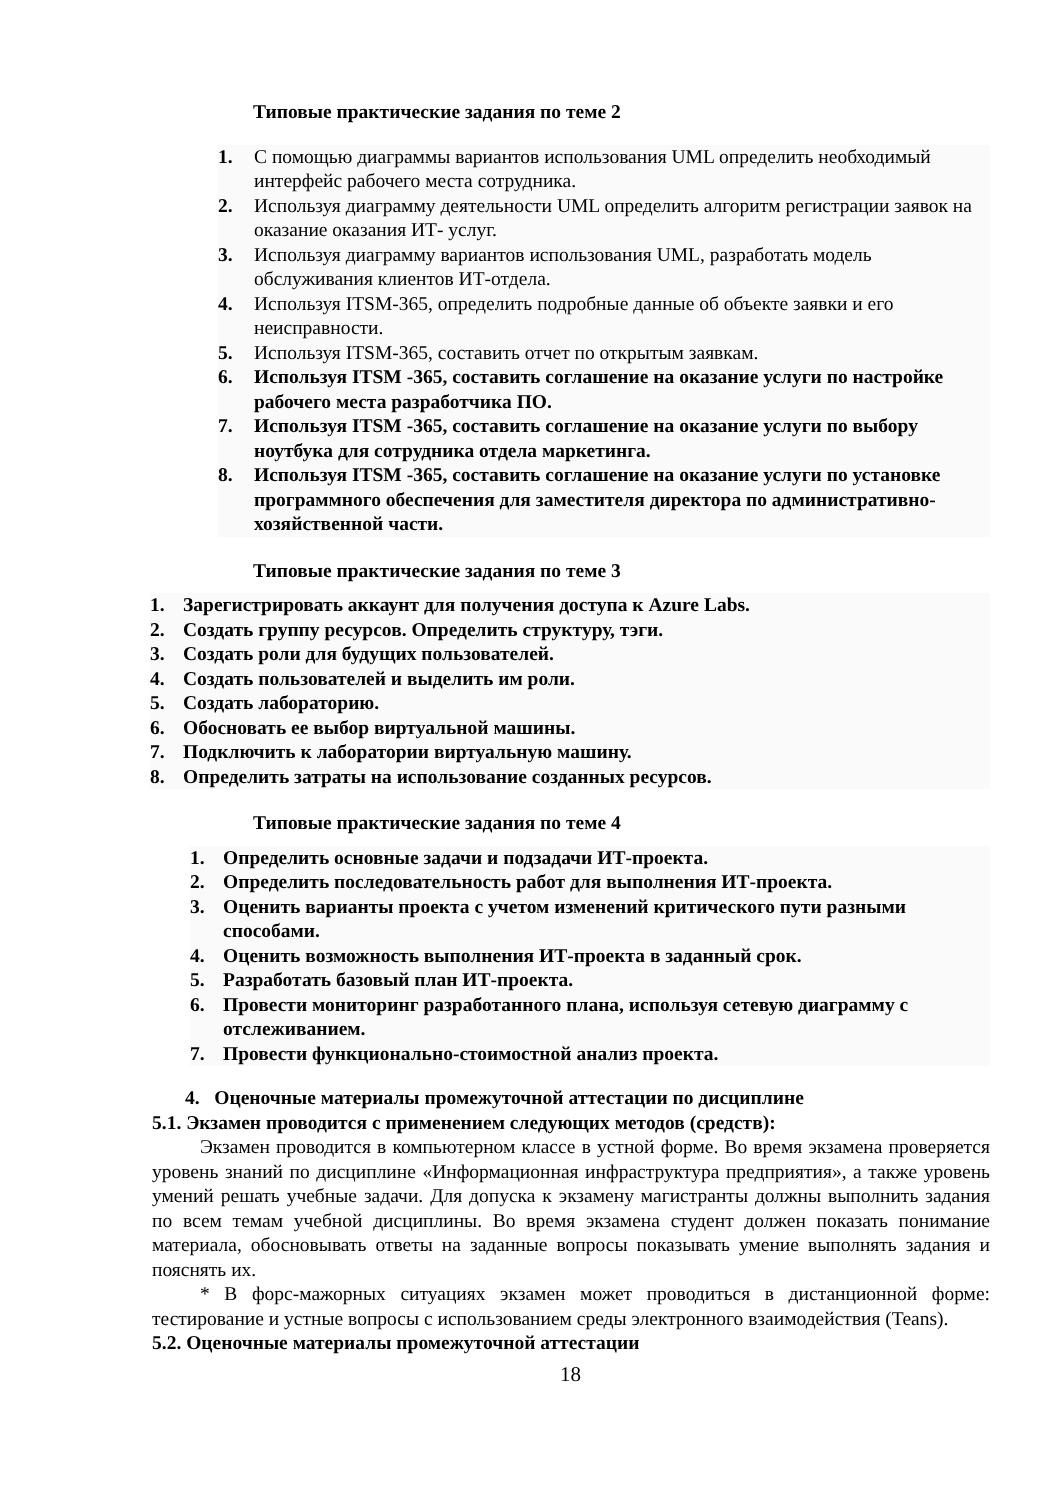Типовые практические задания по теме 2
1. С помощью диаграммы вариантов использования UML определить необходимый интерфейс рабочего места сотрудника.
2. Используя диаграмму деятельности UML определить алгоритм регистрации заявок на оказание оказания ИТ- услуг.
3. Используя диаграмму вариантов использования UML, разработать модель обслуживания клиентов ИТ-отдела.
4. Используя ITSM-365, определить подробные данные об объекте заявки и его неисправности.
5. Используя ITSM-365, составить отчет по открытым заявкам.
6. Используя ITSM -365, составить соглашение на оказание услуги по настройке рабочего места разработчика ПО.
7. Используя ITSM -365, составить соглашение на оказание услуги по выбору ноутбука для сотрудника отдела маркетинга.
8. Используя ITSM -365, составить соглашение на оказание услуги по установке программного обеспечения для заместителя директора по административно-хозяйственной части.
Типовые практические задания по теме 3
1. Зарегистрировать аккаунт для получения доступа к Azure Labs.
2. Создать группу ресурсов. Определить структуру, тэги.
3. Создать роли для будущих пользователей.
4. Создать пользователей и выделить им роли.
5. Создать лабораторию.
6. Обосновать ее выбор виртуальной машины.
7. Подключить к лаборатории виртуальную машину.
8. Определить затраты на использование созданных ресурсов.
Типовые практические задания по теме 4
1. Определить основные задачи и подзадачи ИТ-проекта.
2. Определить последовательность работ для выполнения ИТ-проекта.
3. Оценить варианты проекта с учетом изменений критического пути разными способами.
4. Оценить возможность выполнения ИТ-проекта в заданный срок.
5. Разработать базовый план ИТ-проекта.
6. Провести мониторинг разработанного плана, используя сетевую диаграмму с отслеживанием.
7. Провести функционально-стоимостной анализ проекта.
4. Оценочные материалы промежуточной аттестации по дисциплине
5.1. Экзамен проводится с применением следующих методов (средств):
Экзамен проводится в компьютерном классе в устной форме. Во время экзамена проверяется уровень знаний по дисциплине «Информационная инфраструктура предприятия», а также уровень умений решать учебные задачи. Для допуска к экзамену магистранты должны выполнить задания по всем темам учебной дисциплины. Во время экзамена студент должен показать понимание материала, обосновывать ответы на заданные вопросы показывать умение выполнять задания и пояснять их.
* В форс-мажорных ситуациях экзамен может проводиться в дистанционной форме: тестирование и устные вопросы с использованием среды электронного взаимодействия (Teans).
5.2. Оценочные материалы промежуточной аттестации
18